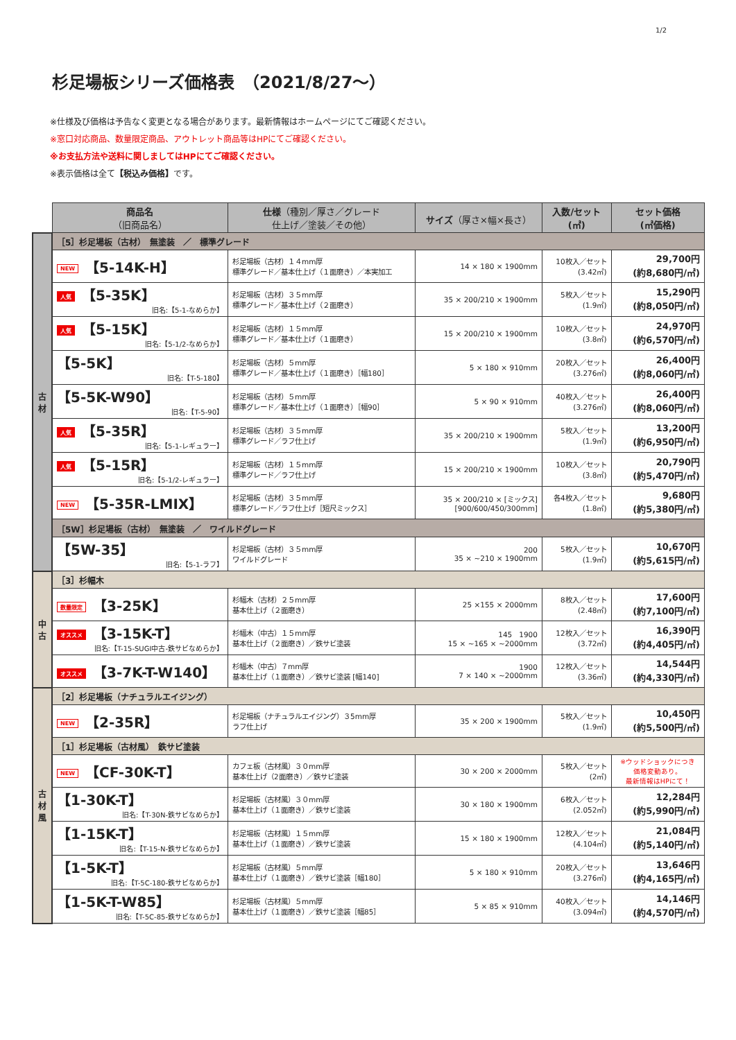1/2
杉足場板シリーズ価格表　（2021/8/27～）
※仕様及び価格は予告なく変更となる場合があります。最新情報はホームページにてご確認ください。
※窓口対応商品、数量限定商品、アウトレット商品等はHPにてご確認ください。
※お支払方法や送料に関しましてはHPにてご確認ください。
※表示価格は全て【税込み価格】です。
| | 商品名 （旧商品名） | 仕様 （種別／厚さ／グレード 仕上げ／塗装／その他） | サイズ （厚さ×幅×長さ） | 入数/セット (㎡) | セット価格 (㎡価格) |
| 古 材 | ［5］杉足場板（古材） 無塗装 ／ 標準グレード | | | | |
| | NEW 【5-14K-H】 | 杉足場板（古材）１４mm厚 標準グレード／基本仕上げ（１面磨き）／本実加工 | 14 × 180 × 1900mm | 10枚入／セット (3.42㎡) | 29,700円 (約8,680円/㎡) |
| | 人気 【5-35K】 旧名:【5-1-なめらか】 | 杉足場板（古材）３５mm厚 標準グレード／基本仕上げ（２面磨き） | 35 × 200/210 × 1900mm | 5枚入／セット (1.9㎡) | 15,290円 (約8,050円/㎡) |
| | 人気 【5-15K】 旧名:【5-1/2-なめらか】 | 杉足場板（古材）１５mm厚 標準グレード／基本仕上げ（１面磨き） | 15 × 200/210 × 1900mm | 10枚入／セット (3.8㎡) | 24,970円 (約6,570円/㎡) |
| | 【5-5K】 旧名:【T-5-180】 | 杉足場板（古材）５mm厚 標準グレード／基本仕上げ（１面磨き）［幅180］ | 5 × 180 × 910mm | 20枚入／セット (3.276㎡) | 26,400円 (約8,060円/㎡) |
| | 【5-5K-W90】 旧名:【T-5-90】 | 杉足場板（古材）５mm厚 標準グレード／基本仕上げ（１面磨き）［幅90］ | 5 × 90 × 910mm | 40枚入／セット (3.276㎡) | 26,400円 (約8,060円/㎡) |
| | 人気 【5-35R】 旧名:【5-1-レギュラー】 | 杉足場板（古材）３５mm厚 標準グレード／ラフ仕上げ | 35 × 200/210 × 1900mm | 5枚入／セット (1.9㎡) | 13,200円 (約6,950円/㎡) |
| | 人気 【5-15R】 旧名:【5-1/2-レギュラー】 | 杉足場板（古材）１５mm厚 標準グレード／ラフ仕上げ | 15 × 200/210 × 1900mm | 10枚入／セット (3.8㎡) | 20,790円 (約5,470円/㎡) |
| | NEW 【5-35R-LMIX】 | 杉足場板（古材）３５mm厚 標準グレード／ラフ仕上げ［短尺ミックス］ | 35 × 200/210 × [ミックス] [900/600/450/300mm] | 各4枚入／セット (1.8㎡) | 9,680円 (約5,380円/㎡) |
| | ［5W］杉足場板（古材） 無塗装 ／ ワイルドグレード | | | | |
| | 【5W-35】 旧名:【5-1-ラフ】 | 杉足場板（古材）３５mm厚 ワイルドグレード | 200 35 × ~210 × 1900mm | 5枚入／セット (1.9㎡) | 10,670円 (約5,615円/㎡) |
| 中 古 | ［3］杉幅木 | | | | |
| | 数量限定 【3-25K】 | 杉幅木（古材）２５mm厚 基本仕上げ（２面磨き） | 25 ×155 × 2000mm | 8枚入／セット (2.48㎡) | 17,600円 (約7,100円/㎡) |
| | オススメ 【3-15K-T】 旧名:【T-15-SUGI中古-鉄サビなめらか】 | 杉幅木（中古）１５mm厚 基本仕上げ（２面磨き）／鉄サビ塗装 | 145 1900 15 × ~165 × ~2000mm | 12枚入／セット (3.72㎡) | 16,390円 (約4,405円/㎡) |
| | オススメ 【3-7K-T-W140】 | 杉幅木（中古）７mm厚 基本仕上げ（１面磨き）／鉄サビ塗装 [幅140] | 1900 7 × 140 × ~2000mm | 12枚入／セット (3.36㎡) | 14,544円 (約4,330円/㎡) |
| 古 材 風 | ［2］杉足場板（ナチュラルエイジング） | | | | |
| | NEW 【2-35R】 | 杉足場板（ナチュラルエイジング）３5mm厚 ラフ仕上げ | 35 × 200 × 1900mm | 5枚入／セット (1.9㎡) | 10,450円 (約5,500円/㎡) |
| | ［1］杉足場板（古材風） 鉄サビ塗装 | | | | |
| | NEW 【CF-30K-T】 | カフェ板（古材風）３０mm厚 基本仕上げ（2面磨き）／鉄サビ塗装 | 30 × 200 × 2000mm | 5枚入／セット (2㎡) | ※ウッドショックにつき 価格変動あり。 最新情報はHPにて！ |
| | 【1-30K-T】 旧名:【T-30N-鉄サビなめらか】 | 杉足場板（古材風）３０mm厚 基本仕上げ（１面磨き）／鉄サビ塗装 | 30 × 180 × 1900mm | 6枚入／セット (2.052㎡) | 12,284円 (約5,990円/㎡) |
| | 【1-15K-T】 旧名:【T-15-N-鉄サビなめらか】 | 杉足場板（古材風）１５mm厚 基本仕上げ（１面磨き）／鉄サビ塗装 | 15 × 180 × 1900mm | 12枚入／セット (4.104㎡) | 21,084円 (約5,140円/㎡) |
| | 【1-5K-T】 旧名:【T-5C-180-鉄サビなめらか】 | 杉足場板（古材風）５mm厚 基本仕上げ（１面磨き）／鉄サビ塗装［幅180］ | 5 × 180 × 910mm | 20枚入／セット (3.276㎡) | 13,646円 (約4,165円/㎡) |
| | 【1-5K-T-W85】 旧名:【T-5C-85-鉄サビなめらか】 | 杉足場板（古材風）５mm厚 基本仕上げ（１面磨き）／鉄サビ塗装［幅85］ | 5 × 85 × 910mm | 40枚入／セット (3.094㎡) | 14,146円 (約4,570円/㎡) |